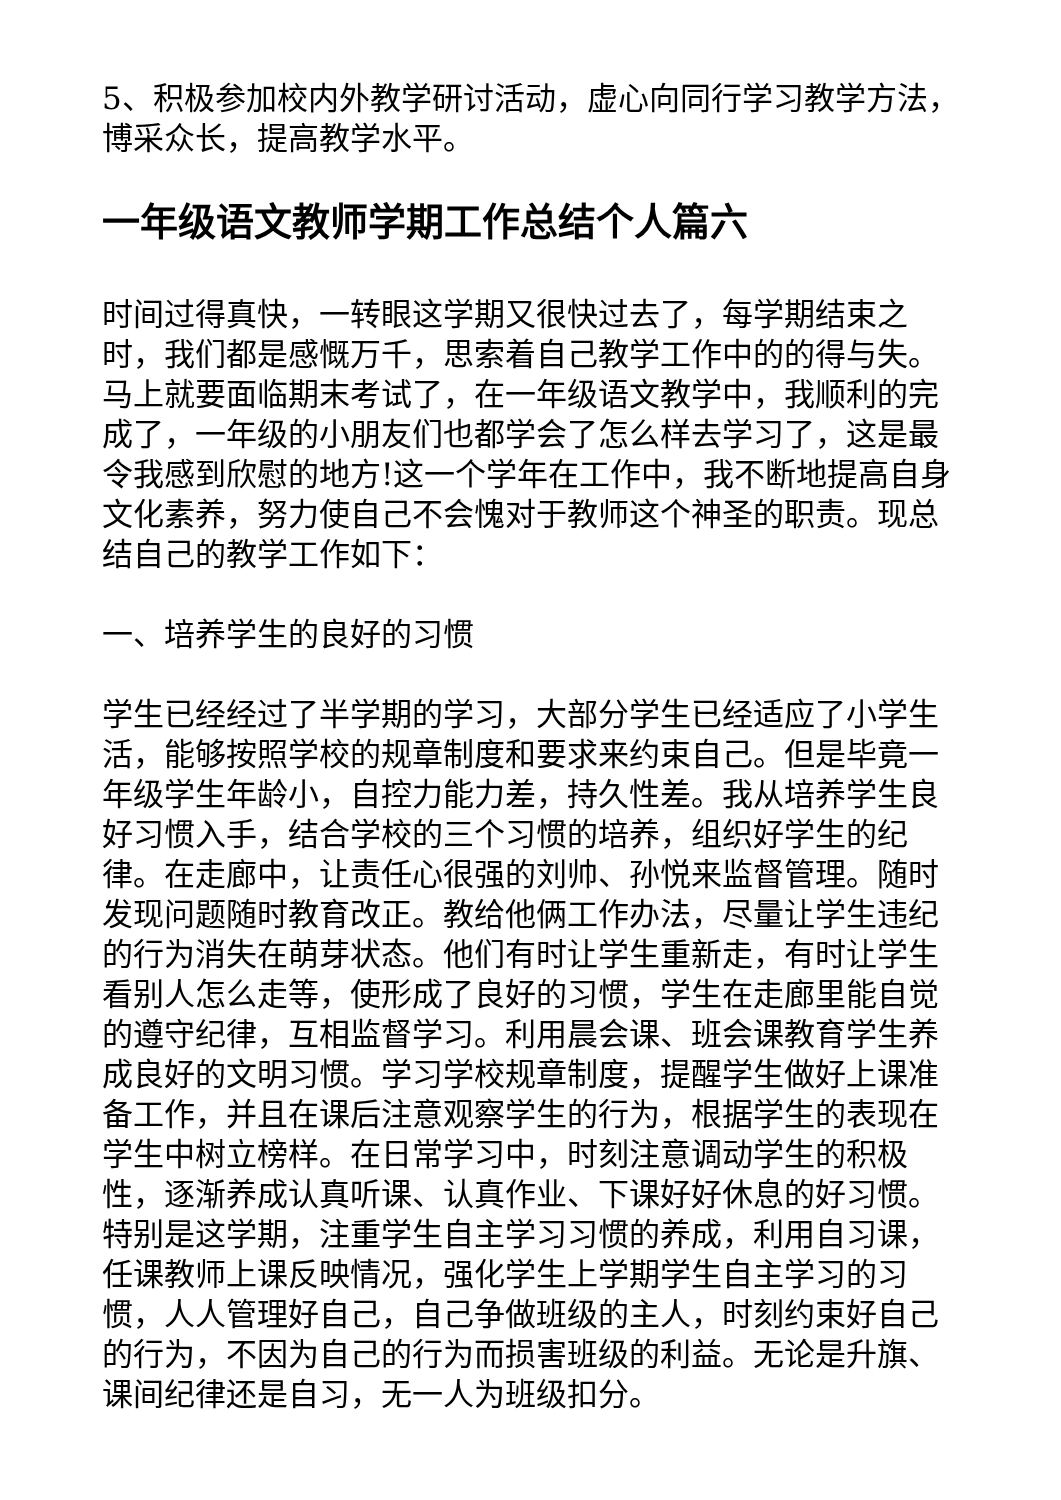5、积极参加校内外教学研讨活动，虚心向同行学习教学方法，博采众长，提高教学水平。
一年级语文教师学期工作总结个人篇六
时间过得真快，一转眼这学期又很快过去了，每学期结束之时，我们都是感慨万千，思索着自己教学工作中的的得与失。马上就要面临期末考试了，在一年级语文教学中，我顺利的完成了，一年级的小朋友们也都学会了怎么样去学习了，这是最令我感到欣慰的地方!这一个学年在工作中，我不断地提高自身文化素养，努力使自己不会愧对于教师这个神圣的职责。现总结自己的教学工作如下：
一、培养学生的良好的习惯
学生已经经过了半学期的学习，大部分学生已经适应了小学生活，能够按照学校的规章制度和要求来约束自己。但是毕竟一年级学生年龄小，自控力能力差，持久性差。我从培养学生良好习惯入手，结合学校的三个习惯的培养，组织好学生的纪律。在走廊中，让责任心很强的刘帅、孙悦来监督管理。随时发现问题随时教育改正。教给他俩工作办法，尽量让学生违纪的行为消失在萌芽状态。他们有时让学生重新走，有时让学生看别人怎么走等，使形成了良好的习惯，学生在走廊里能自觉的遵守纪律，互相监督学习。利用晨会课、班会课教育学生养成良好的文明习惯。学习学校规章制度，提醒学生做好上课准备工作，并且在课后注意观察学生的行为，根据学生的表现在学生中树立榜样。在日常学习中，时刻注意调动学生的积极性，逐渐养成认真听课、认真作业、下课好好休息的好习惯。特别是这学期，注重学生自主学习习惯的养成，利用自习课，任课教师上课反映情况，强化学生上学期学生自主学习的习惯，人人管理好自己，自己争做班级的主人，时刻约束好自己的行为，不因为自己的行为而损害班级的利益。无论是升旗、课间纪律还是自习，无一人为班级扣分。